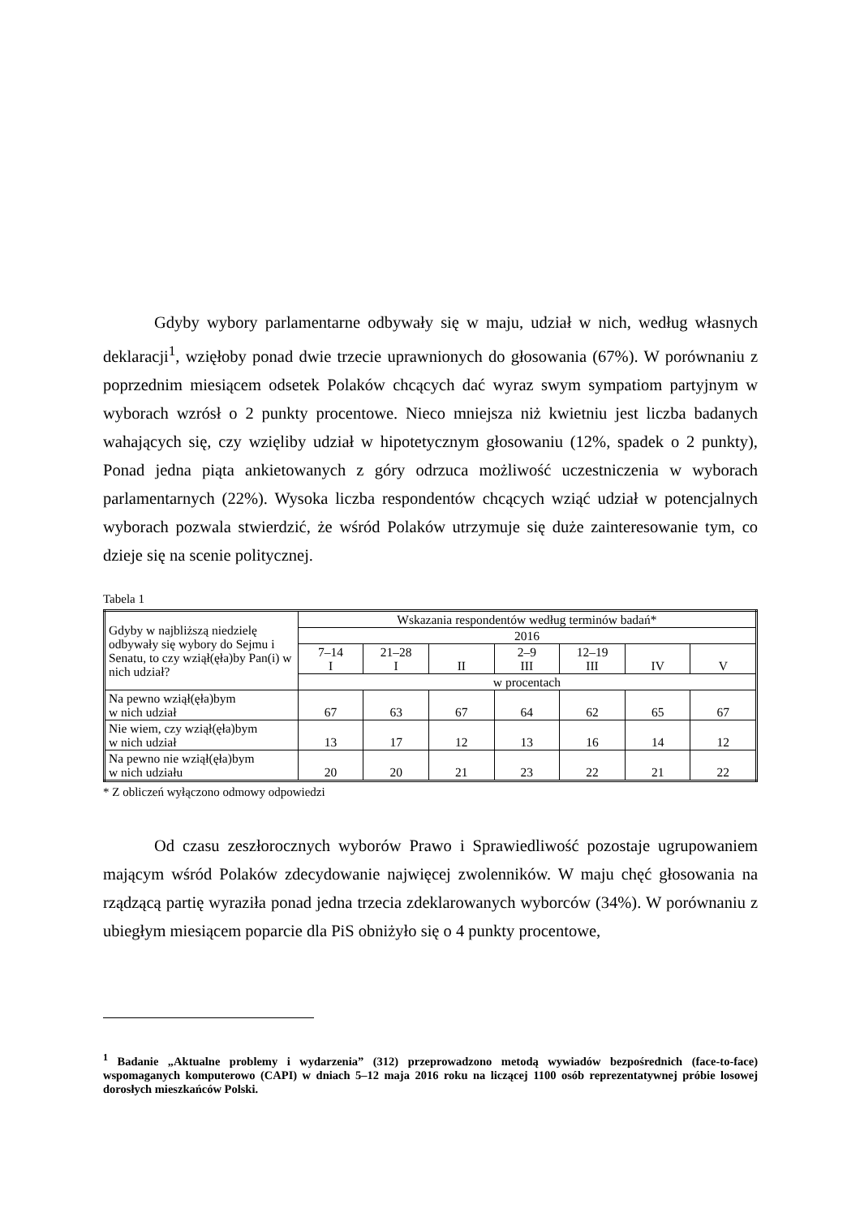Gdyby wybory parlamentarne odbywały się w maju, udział w nich, według własnych deklaracji<sup>1</sup>, wzięłoby ponad dwie trzecie uprawnionych do głosowania (67%). W porównaniu z poprzednim miesiącem odsetek Polaków chcących dać wyraz swym sympatiom partyjnym w wyborach wzrósł o 2 punkty procentowe. Nieco mniejsza niż kwietniu jest liczba badanych wahających się, czy wzięliby udział w hipotetycznym głosowaniu (12%, spadek o 2 punkty), Ponad jedna piąta ankietowanych z góry odrzuca możliwość uczestniczenia w wyborach parlamentarnych (22%). Wysoka liczba respondentów chcących wziąć udział w potencjal­nych wyborach pozwala stwierdzić, że wśród Polaków utrzymuje się duże zainteresowanie tym, co dzieje się na scenie politycznej.
Tabela 1
| Gdyby w najbliższą niedzielę odbywały się wybory do Sejmu i Senatu, to czy wziął(ęła)by Pan(i) w nich udział? | Wskazania respondentów według terminów badań* | | | | | | |
| --- | --- | --- | --- | --- | --- | --- | --- |
| | 2016 | | | | | | |
| | 7–14 I | 21–28 I | II | 2–9 III | 12–19 III | IV | V |
| | w procentach | | | | | | |
| Na pewno wziął(ęła)bym w nich udział | 67 | 63 | 67 | 64 | 62 | 65 | 67 |
| Nie wiem, czy wziął(ęła)bym w nich udział | 13 | 17 | 12 | 13 | 16 | 14 | 12 |
| Na pewno nie wziął(ęła)bym w nich udziału | 20 | 20 | 21 | 23 | 22 | 21 | 22 |
* Z obliczeń wyłączono odmowy odpowiedzi
Od czasu zeszłorocznych wyborów Prawo i Sprawiedliwość pozostaje ugrupowaniem mającym wśród Polaków zdecydowanie najwięcej zwolenników. W maju chęć głosowania na rządzącą partię wyraziła ponad jedna trzecia zdeklarowanych wyborców (34%). W porównaniu z ubiegłym miesiącem poparcie dla PiS obniżyło się o 4 punkty procentowe,
<sup>1</sup> Badanie „Aktualne problemy i wydarzenia” (312) przeprowadzono metodą wywiadów bezpośrednich (face-to-face) wspomaganych komputerowo (CAPI) w dniach 5–12 maja 2016 roku na liczącej 1100 osób reprezentatywnej próbie losowej dorosłych mieszkańców Polski.